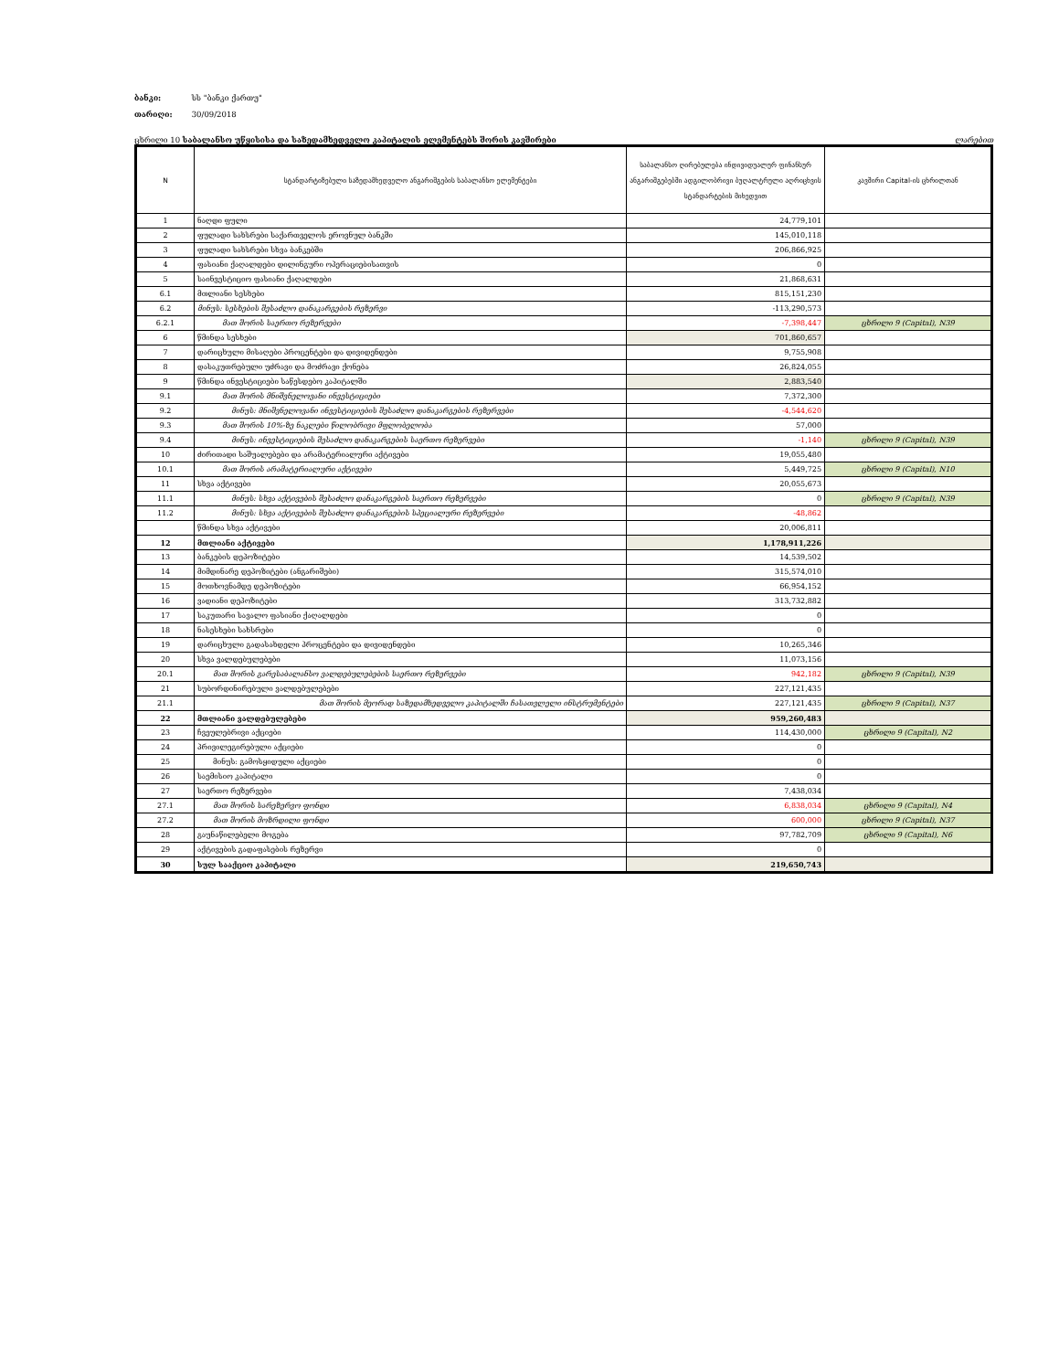ბანკი: სს "ბანკი ქართუ"
თარიღი: 30/09/2018
ცხრილი 10 საბალანსო უწყისისა და საზედამხედველო კაპიტალის ელემენტებს შორის კავშირები ლარებით
| N | სტანდარტიზებული საზედამხედველო ანგარიშგების საბალანსო ელემენტები | საბალანსო ღირებულება ინდივიდუალურ ფინანსურ ანგარიშგებებში ადგილობრივი ბუღალტრული აღრიცხვის სტანდარტების მიხედვით | კავშირი Capital-ის ცხრილთან |
| --- | --- | --- | --- |
| 1 | ნაღდი ფული | 24,779,101 | |
| 2 | ფულადი სახსრები საქართველოს ეროვნულ ბანკში | 145,010,118 | |
| 3 | ფულადი სახსრები სხვა ბანკებში | 206,866,925 | |
| 4 | ფასიანი ქაღალდები დილინგური ოპერაციებისათვის | 0 | |
| 5 | საინვესტიციო ფასიანი ქაღალდები | 21,868,631 | |
| 6.1 | მთლიანი სესხები | 815,151,230 | |
| 6.2 | მინუს: სესხების შესაძლო დანაკარგების რეზერვი | -113,290,573 | |
| 6.2.1 | მათ შორის საერთო რეზერვები | -7,398,447 | ცხრილი 9 (Capital), N39 |
| 6 | წმინდა სესხები | 701,860,657 | |
| 7 | დარიცხული მისაღები პროცენტები და დივიდენდები | 9,755,908 | |
| 8 | დასაკუთრებული უძრავი და მოძრავი ქონება | 26,824,055 | |
| 9 | წმინდა ინვესტიციები საწესდებო კაპიტალში | 2,883,540 | |
| 9.1 | მათ შორის მნიშვნელოვანი ინვესტიციები | 7,372,300 | |
| 9.2 | მინუს: მნიშვნელოვანი ინვესტიციების შესაძლო დანაკარგების რეზერვები | -4,544,620 | |
| 9.3 | მათ შორის 10%-ზე ნაკლები წილობრივი მფლობელობა | 57,000 | |
| 9.4 | მინუს: ინვესტიციების შესაძლო დანაკარგების საერთო რეზერვები | -1,140 | ცხრილი 9 (Capital), N39 |
| 10 | ძირითადი საშუალებები და არამატერიალური აქტივები | 19,055,480 | |
| 10.1 | მათ შორის არამატერიალური აქტივები | 5,449,725 | ცხრილი 9 (Capital), N10 |
| 11 | სხვა აქტივები | 20,055,673 | |
| 11.1 | მინუს: სხვა აქტივების შესაძლო დანაკარგების საერთო რეზერვები | 0 | ცხრილი 9 (Capital), N39 |
| 11.2 | მინუს: სხვა აქტივების შესაძლო დანაკარგების სპეციალური რეზერვები | -48,862 | |
| | წმინდა სხვა აქტივები | 20,006,811 | |
| 12 | მთლიანი აქტივები | 1,178,911,226 | |
| 13 | ბანკების დეპოზიტები | 14,539,502 | |
| 14 | მიმდინარე დეპოზიტები (ანგარიშები) | 315,574,010 | |
| 15 | მოთხოვნამდე დეპოზიტები | 66,954,152 | |
| 16 | ვადიანი დეპოზიტები | 313,732,882 | |
| 17 | საკუთარი სავალო ფასიანი ქაღალდები | 0 | |
| 18 | ნასესხები სახსრები | 0 | |
| 19 | დარიცხული გადასახდელი პროცენტები და დივიდენდები | 10,265,346 | |
| 20 | სხვა ვალდებულებები | 11,073,156 | |
| 20.1 | მათ შორის გარესაბალანსო ვალდებულებების საერთო რეზერვები | 942,182 | ცხრილი 9 (Capital), N39 |
| 21 | სუბორდინირებული ვალდებულებები | 227,121,435 | |
| 21.1 | მათ შორის მეორად საზედამხედველო კაპიტალში ჩასათვლელი ინსტრუმენტები | 227,121,435 | ცხრილი 9 (Capital), N37 |
| 22 | მთლიანი ვალდებულებები | 959,260,483 | |
| 23 | ჩვეულებრივი აქციები | 114,430,000 | ცხრილი 9 (Capital), N2 |
| 24 | პრივილეგირებული აქციები | 0 | |
| 25 | მინუს: გამოსყიდული აქციები | 0 | |
| 26 | საემისიო კაპიტალი | 0 | |
| 27 | საერთო რეზერვები | 7,438,034 | |
| 27.1 | მათ შორის სარეზერვო ფონდი | 6,838,034 | ცხრილი 9 (Capital), N4 |
| 27.2 | მათ შორის მოზრდილი ფონდი | 600,000 | ცხრილი 9 (Capital), N37 |
| 28 | გაუნაწილებელი მოგება | 97,782,709 | ცხრილი 9 (Capital), N6 |
| 29 | აქტივების გადაფასების რეზერვი | 0 | |
| 30 | სულ სააქციო კაპიტალი | 219,650,743 | |